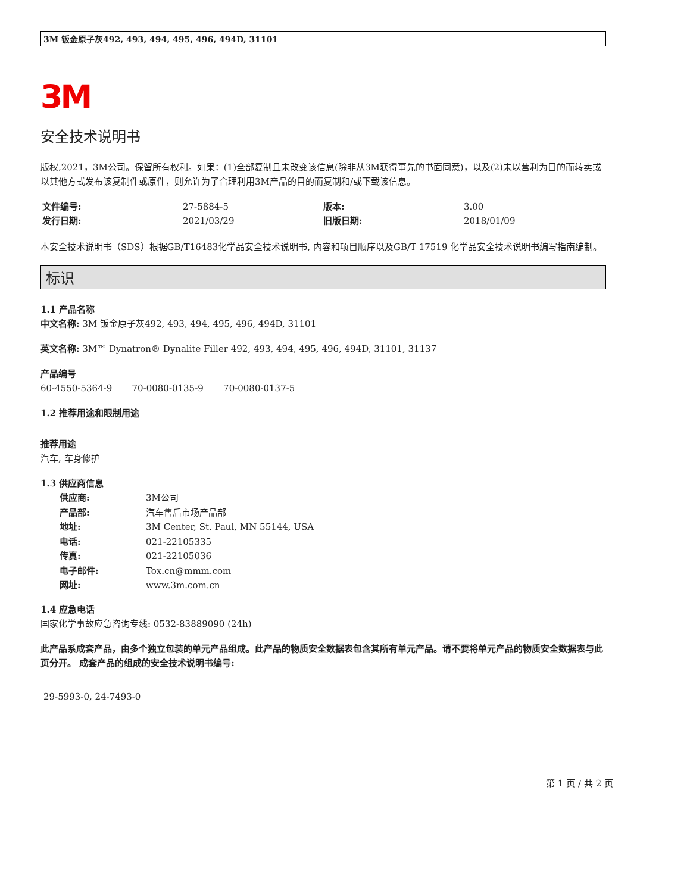3M 钣金原子灰492, 493, 494, 495, 496, 494D, 31101
3M
安全技术说明书
版权,2021，3M公司。保留所有权利。如果：(1)全部复制且未改变该信息(除非从3M获得事先的书面同意)，以及(2)未以营利为目的而转卖或以其他方式发布该复制件或原件，则允许为了合理利用3M产品的目的而复制和/或下载该信息。
文件编号: 27-5884-5 版本: 3.00 发行日期: 2021/03/29 旧版日期: 2018/01/09
本安全技术说明书（SDS）根据GB/T16483化学品安全技术说明书, 内容和项目顺序以及GB/T 17519 化学品安全技术说明书编写指南编制。
标识
1.1 产品名称
中文名称: 3M 钣金原子灰492, 493, 494, 495, 496, 494D, 31101
英文名称: 3M™ Dynatron® Dynalite Filler 492, 493, 494, 495, 496, 494D, 31101, 31137
产品编号
60-4550-5364-9 70-0080-0135-9 70-0080-0137-5
1.2 推荐用途和限制用途
推荐用途
汽车, 车身修护
1.3 供应商信息
供应商: 3M公司 产品部: 汽车售后市场产品部 地址: 3M Center, St. Paul, MN 55144, USA 电话: 021-22105335 传真: 021-22105036 电子邮件: Tox.cn@mmm.com 网址: www.3m.com.cn
1.4 应急电话
国家化学事故应急咨询专线: 0532-83889090 (24h)
此产品系成套产品，由多个独立包装的单元产品组成。此产品的物质安全数据表包含其所有单元产品。请不要将单元产品的物质安全数据表与此页分开。 成套产品的组成的安全技术说明书编号:
29-5993-0, 24-7493-0
第 1 页 / 共 2 页